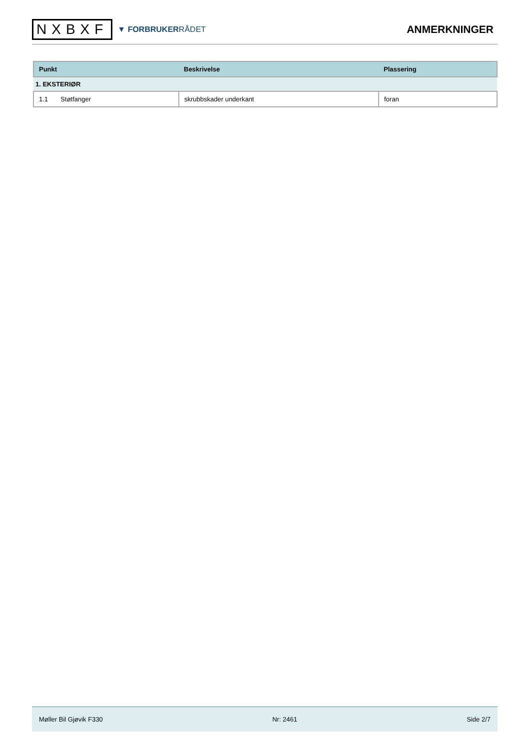NXBXF
▼ FORBRUKERRÅDET
ANMERKNINGER
| Punkt | Beskrivelse | Plassering |
| --- | --- | --- |
| 1. EKSTERIØR | | |
| 1.1 Støtfanger | skrubbskader underkant | foran |
Møller Bil Gjøvik F330 Nr: 2461 Side 2/7